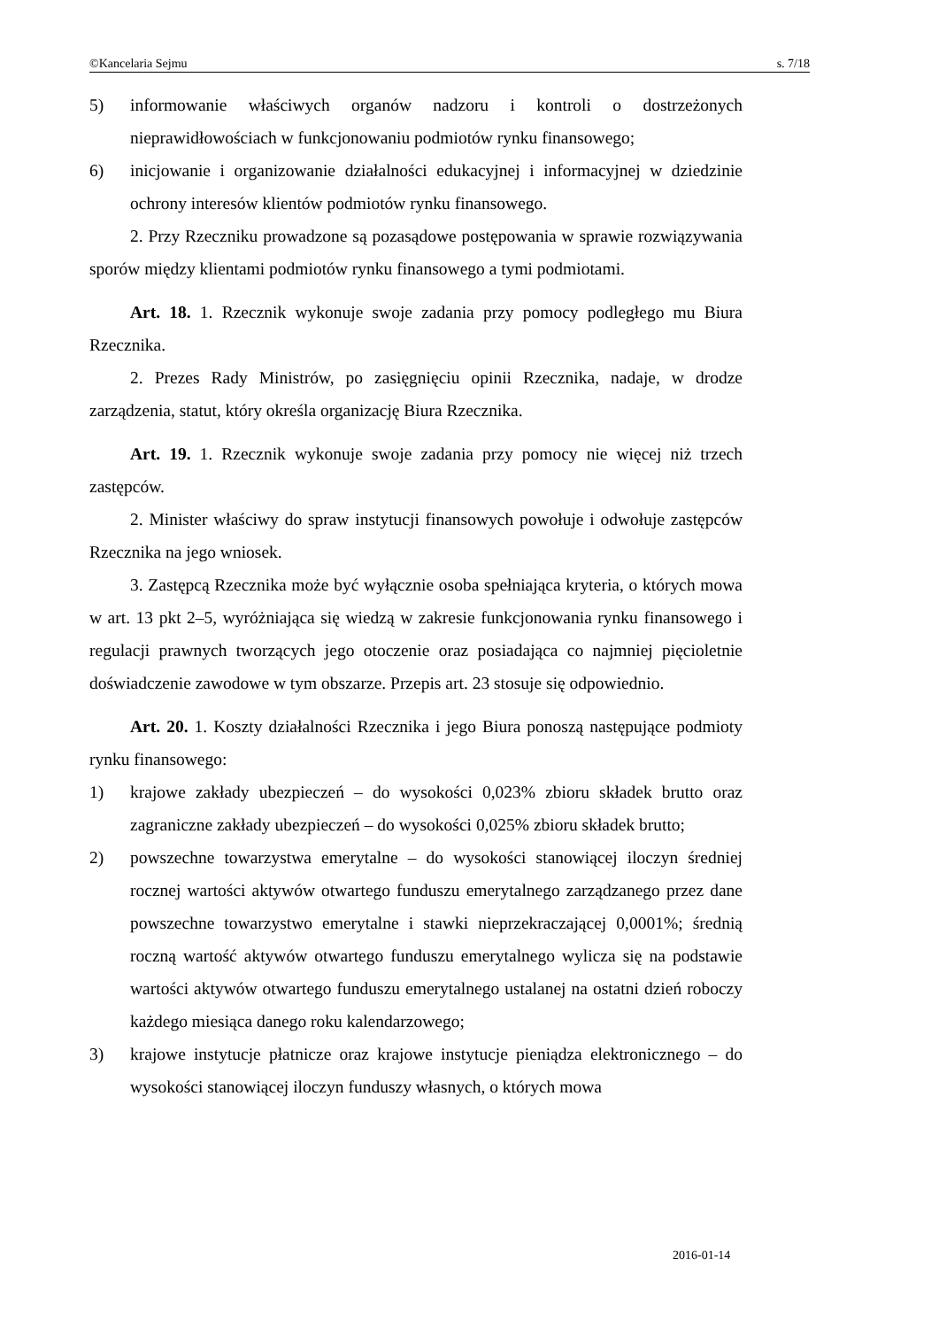©Kancelaria Sejmu s. 7/18
5) informowanie właściwych organów nadzoru i kontroli o dostrzeżonych nieprawidłowościach w funkcjonowaniu podmiotów rynku finansowego;
6) inicjowanie i organizowanie działalności edukacyjnej i informacyjnej w dziedzinie ochrony interesów klientów podmiotów rynku finansowego.
2. Przy Rzeczniku prowadzone są pozasądowe postępowania w sprawie rozwiązywania sporów między klientami podmiotów rynku finansowego a tymi podmiotami.
Art. 18. 1. Rzecznik wykonuje swoje zadania przy pomocy podległego mu Biura Rzecznika.
2. Prezes Rady Ministrów, po zasięgnięciu opinii Rzecznika, nadaje, w drodze zarządzenia, statut, który określa organizację Biura Rzecznika.
Art. 19. 1. Rzecznik wykonuje swoje zadania przy pomocy nie więcej niż trzech zastępców.
2. Minister właściwy do spraw instytucji finansowych powołuje i odwołuje zastępców Rzecznika na jego wniosek.
3. Zastępcą Rzecznika może być wyłącznie osoba spełniająca kryteria, o których mowa w art. 13 pkt 2–5, wyróżniająca się wiedzą w zakresie funkcjonowania rynku finansowego i regulacji prawnych tworzących jego otoczenie oraz posiadająca co najmniej pięcioletnie doświadczenie zawodowe w tym obszarze. Przepis art. 23 stosuje się odpowiednio.
Art. 20. 1. Koszty działalności Rzecznika i jego Biura ponoszą następujące podmioty rynku finansowego:
1) krajowe zakłady ubezpieczeń – do wysokości 0,023% zbioru składek brutto oraz zagraniczne zakłady ubezpieczeń – do wysokości 0,025% zbioru składek brutto;
2) powszechne towarzystwa emerytalne – do wysokości stanowiącej iloczyn średniej rocznej wartości aktywów otwartego funduszu emerytalnego zarządzanego przez dane powszechne towarzystwo emerytalne i stawki nieprzekraczającej 0,0001%; średnią roczną wartość aktywów otwartego funduszu emerytalnego wylicza się na podstawie wartości aktywów otwartego funduszu emerytalnego ustalanej na ostatni dzień roboczy każdego miesiąca danego roku kalendarzowego;
3) krajowe instytucje płatnicze oraz krajowe instytucje pieniądza elektronicznego – do wysokości stanowiącej iloczyn funduszy własnych, o których mowa
2016-01-14